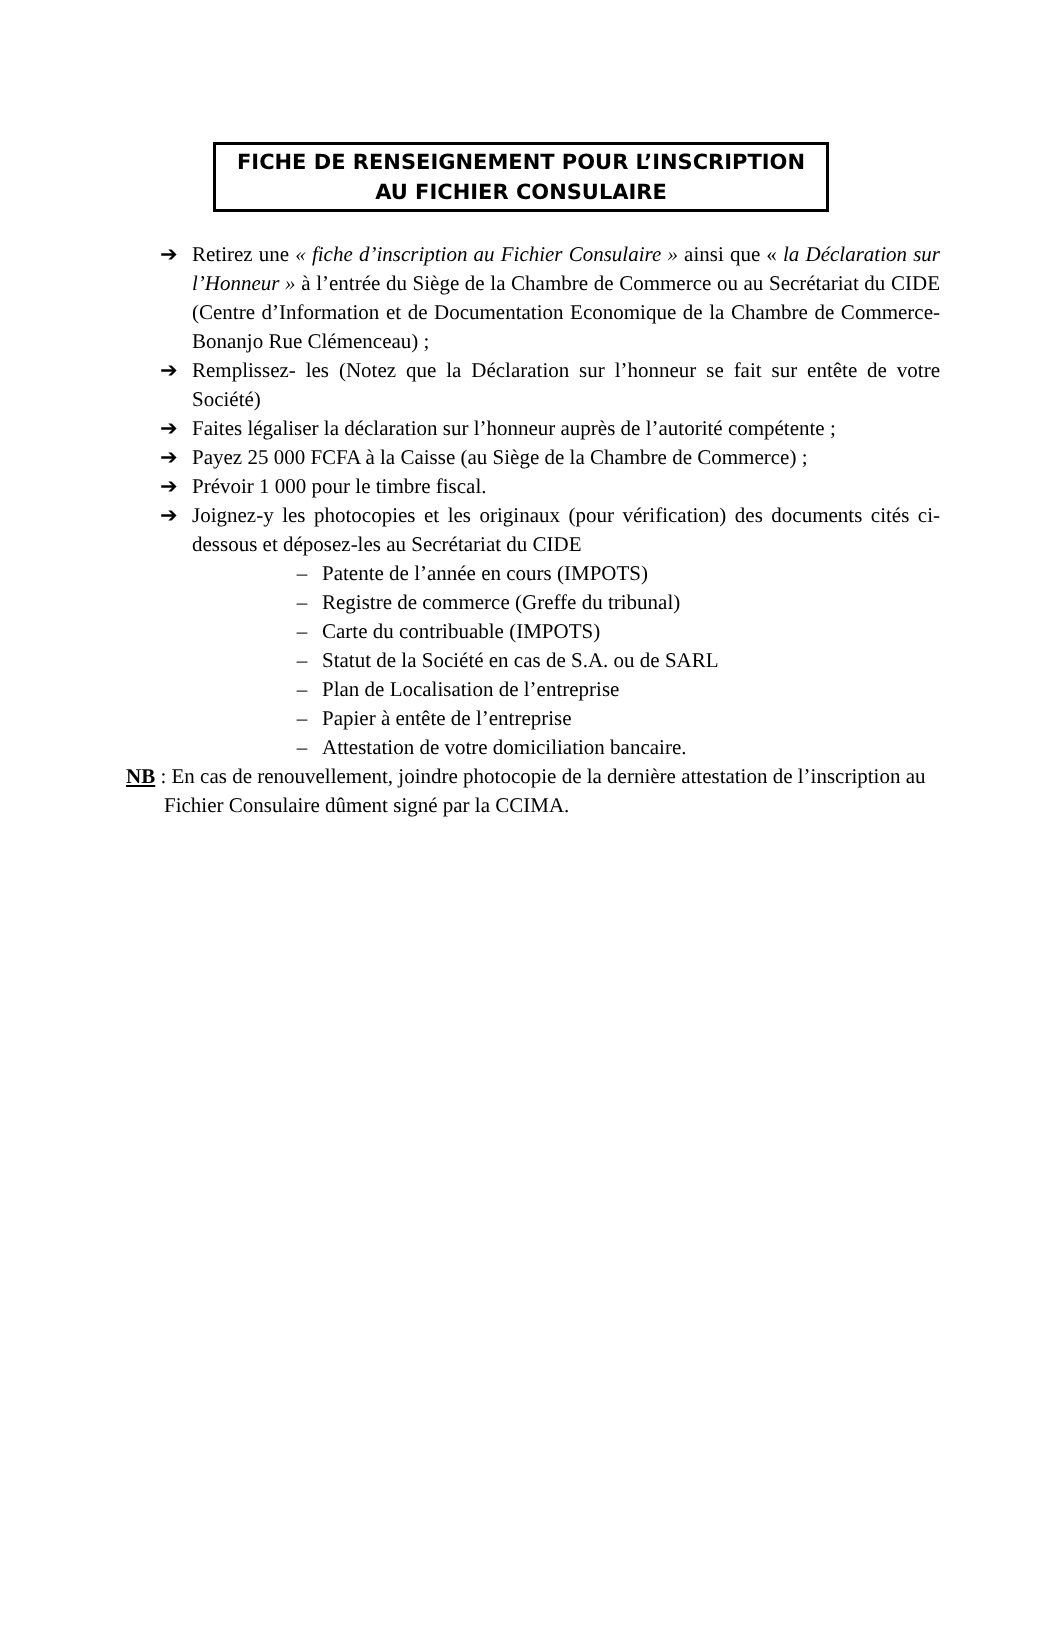FICHE DE RENSEIGNEMENT POUR L’INSCRIPTION
AU FICHIER CONSULAIRE
➔ Retirez une « fiche d’inscription au Fichier Consulaire » ainsi que « la Déclaration sur l’Honneur » à l’entrée du Siège de la Chambre de Commerce ou au Secrétariat du CIDE (Centre d’Information et de Documentation Economique de la Chambre de Commerce-Bonanjo Rue Clémenceau) ;
➔ Remplissez- les (Notez que la Déclaration sur l’honneur se fait sur entête de votre Société)
➔ Faites légaliser la déclaration sur l’honneur auprès de l’autorité compétente ;
➔ Payez 25 000 FCFA à la Caisse (au Siège de la Chambre de Commerce) ;
➔ Prévoir 1 000 pour le timbre fiscal.
➔ Joignez-y les photocopies et les originaux (pour vérification) des documents cités ci-dessous et déposez-les au Secrétariat du CIDE
– Patente de l’année en cours (IMPOTS)
– Registre de commerce (Greffe du tribunal)
– Carte du contribuable (IMPOTS)
– Statut de la Société en cas de S.A. ou de SARL
– Plan de Localisation de l’entreprise
– Papier à entête de l’entreprise
– Attestation de votre domiciliation bancaire.
NB : En cas de renouvellement, joindre photocopie de la dernière attestation de l’inscription au Fichier Consulaire dûment signé par la CCIMA.